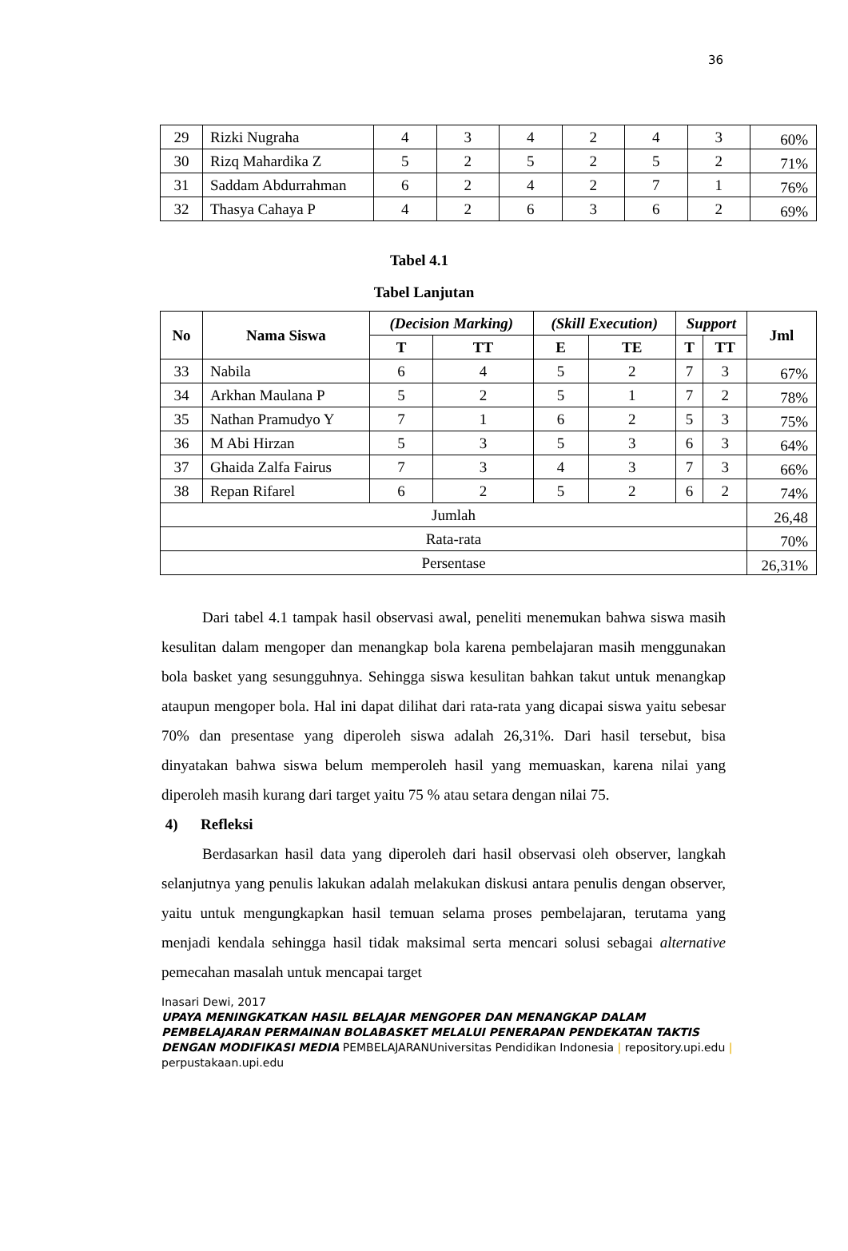36
| 29 | Rizki Nugraha | 4 | 3 | 4 | 2 | 4 | 3 | 60% |
| 30 | Rizq Mahardika Z | 5 | 2 | 5 | 2 | 5 | 2 | 71% |
| 31 | Saddam Abdurrahman | 6 | 2 | 4 | 2 | 7 | 1 | 76% |
| 32 | Thasya Cahaya P | 4 | 2 | 6 | 3 | 6 | 2 | 69% |
Tabel 4.1
Tabel Lanjutan
| No | Nama Siswa | (Decision Marking) | | (Skill Execution) | | Support | | Jml |
| --- | --- | --- | --- | --- | --- | --- | --- | --- |
| | | T | TT | E | TE | T | TT | |
| 33 | Nabila | 6 | 4 | 5 | 2 | 7 | 3 | 67% |
| 34 | Arkhan Maulana P | 5 | 2 | 5 | 1 | 7 | 2 | 78% |
| 35 | Nathan Pramudyo Y | 7 | 1 | 6 | 2 | 5 | 3 | 75% |
| 36 | M Abi Hirzan | 5 | 3 | 5 | 3 | 6 | 3 | 64% |
| 37 | Ghaida Zalfa Fairus | 7 | 3 | 4 | 3 | 7 | 3 | 66% |
| 38 | Repan Rifarel | 6 | 2 | 5 | 2 | 6 | 2 | 74% |
| Jumlah | | | | | | | | 26,48 |
| Rata-rata | | | | | | | | 70% |
| Persentase | | | | | | | | 26,31% |
Dari tabel 4.1 tampak hasil observasi awal, peneliti menemukan bahwa siswa masih kesulitan dalam mengoper dan menangkap bola karena pembelajaran masih menggunakan bola basket yang sesungguhnya. Sehingga siswa kesulitan bahkan takut untuk menangkap ataupun mengoper bola. Hal ini dapat dilihat dari rata-rata yang dicapai siswa yaitu sebesar 70% dan presentase yang diperoleh siswa adalah 26,31%. Dari hasil tersebut, bisa dinyatakan bahwa siswa belum memperoleh hasil yang memuaskan, karena nilai yang diperoleh masih kurang dari target yaitu 75 % atau setara dengan nilai 75.
4) Refleksi
Berdasarkan hasil data yang diperoleh dari hasil observasi oleh observer, langkah selanjutnya yang penulis lakukan adalah melakukan diskusi antara penulis dengan observer, yaitu untuk mengungkapkan hasil temuan selama proses pembelajaran, terutama yang menjadi kendala sehingga hasil tidak maksimal serta mencari solusi sebagai alternative pemecahan masalah untuk mencapai target
Inasari Dewi, 2017
UPAYA MENINGKATKAN HASIL BELAJAR MENGOPER DAN MENANGKAP DALAM PEMBELAJARAN PERMAINAN BOLABASKET MELALUI PENERAPAN PENDEKATAN TAKTIS DENGAN MODIFIKASI MEDIA PEMBELAJARANUniversitas Pendidikan Indonesia | repository.upi.edu | perpustakaan.upi.edu